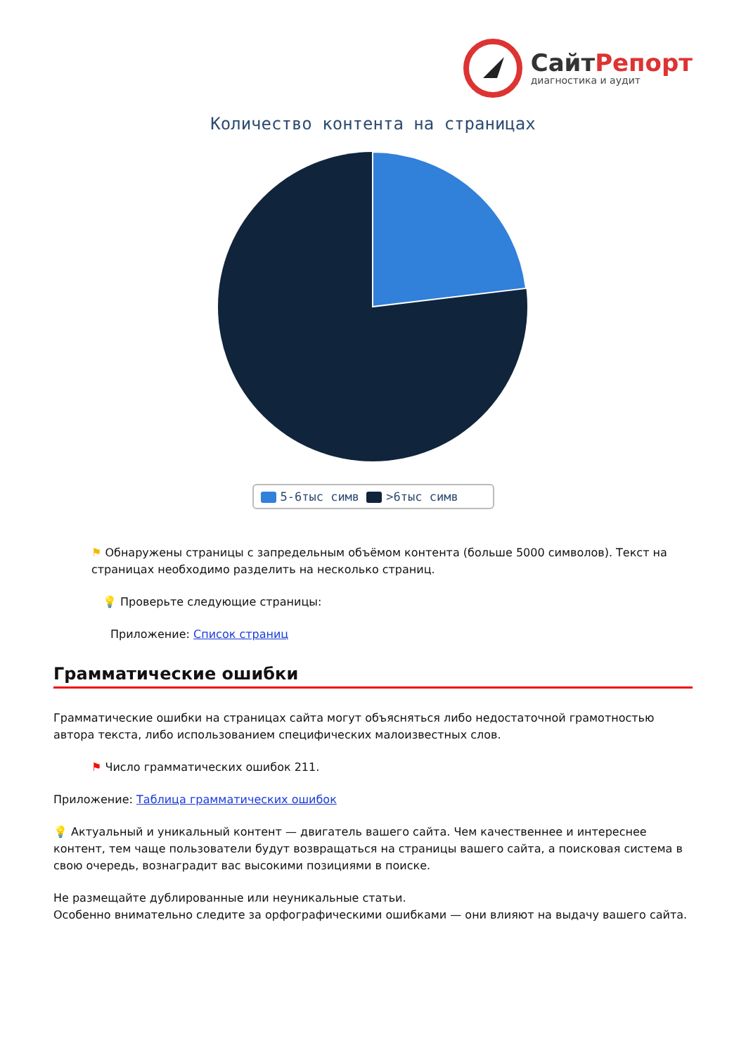СайтРепорт
диагностика и аудит
Количество контента на страницах
5-6тыс симв >6тыс симв
⚑ Обнаружены страницы с запредельным объёмом контента (больше 5000 символов). Текст на страницах необходимо разделить на несколько страниц.
💡 Проверьте следующие страницы:
Приложение: Список страниц
Грамматические ошибки
Грамматические ошибки на страницах сайта могут объясняться либо недостаточной грамотностью автора текста, либо использованием специфических малоизвестных слов.
⚑ Число грамматических ошибок 211.
Приложение: Таблица грамматических ошибок
💡 Актуальный и уникальный контент — двигатель вашего сайта. Чем качественнее и интереснее контент, тем чаще пользователи будут возвращаться на страницы вашего сайта, а поисковая система в свою очередь, вознаградит вас высокими позициями в поиске.
Не размещайте дублированные или неуникальные статьи.
Особенно внимательно следите за орфографическими ошибками — они влияют на выдачу вашего сайта.